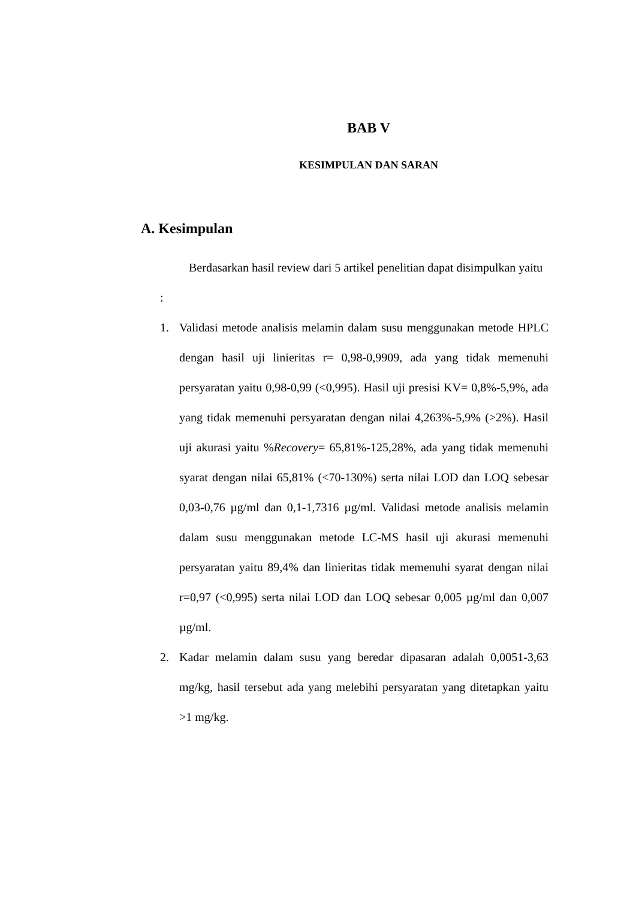BAB V
KESIMPULAN DAN SARAN
A. Kesimpulan
Berdasarkan hasil review dari 5 artikel penelitian dapat disimpulkan yaitu :
1. Validasi metode analisis melamin dalam susu menggunakan metode HPLC dengan hasil uji linieritas r= 0,98-0,9909, ada yang tidak memenuhi persyaratan yaitu 0,98-0,99 (<0,995). Hasil uji presisi KV= 0,8%-5,9%, ada yang tidak memenuhi persyaratan dengan nilai 4,263%-5,9% (>2%). Hasil uji akurasi yaitu %Recovery= 65,81%-125,28%, ada yang tidak memenuhi syarat dengan nilai 65,81% (<70-130%) serta nilai LOD dan LOQ sebesar 0,03-0,76 µg/ml dan 0,1-1,7316 µg/ml. Validasi metode analisis melamin dalam susu menggunakan metode LC-MS hasil uji akurasi memenuhi persyaratan yaitu 89,4% dan linieritas tidak memenuhi syarat dengan nilai r=0,97 (<0,995) serta nilai LOD dan LOQ sebesar 0,005 µg/ml dan 0,007 µg/ml.
2. Kadar melamin dalam susu yang beredar dipasaran adalah 0,0051-3,63 mg/kg, hasil tersebut ada yang melebihi persyaratan yang ditetapkan yaitu >1 mg/kg.